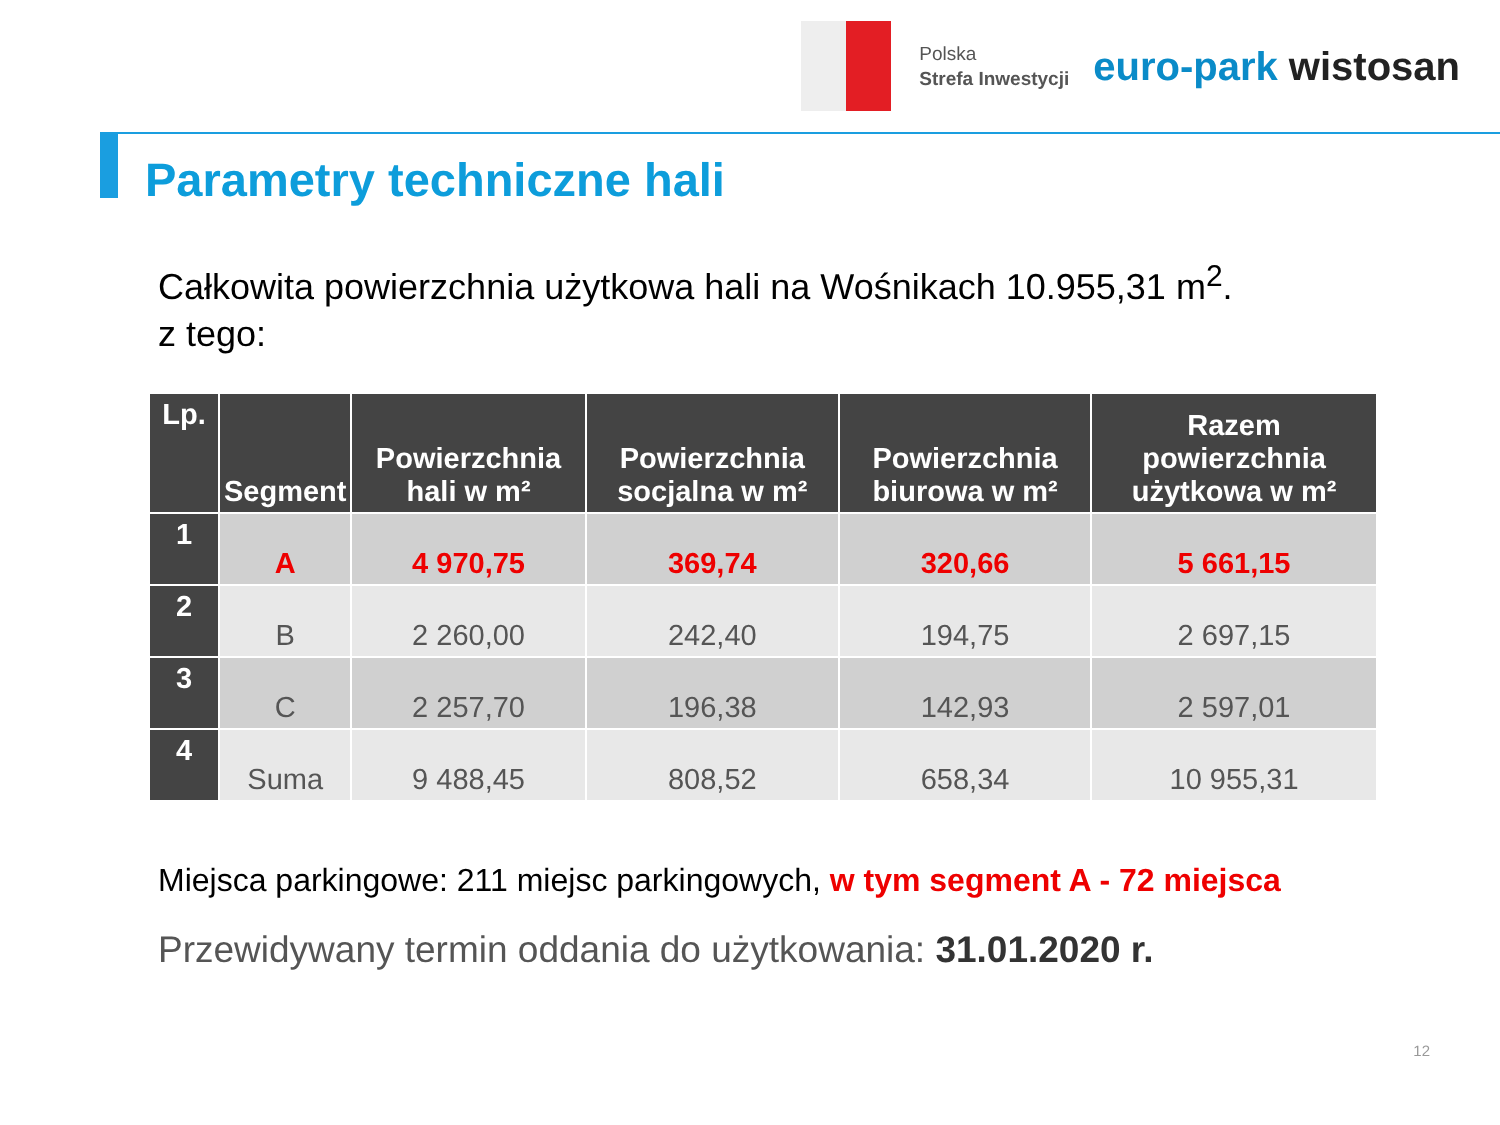Polska
Strefa Inwestycji
euro-park wistosan
Parametry techniczne hali
Całkowita powierzchnia użytkowa hali na Wośnikach 10.955,31 m<sup>2</sup>.
z tego:
| Lp. | Segment | Powierzchnia hali w m² | Powierzchnia socjalna w m² | Powierzchnia biurowa w m² | Razem powierzchnia użytkowa w m² |
| --- | --- | --- | --- | --- | --- |
| 1 | A | 4 970,75 | 369,74 | 320,66 | 5 661,15 |
| 2 | B | 2 260,00 | 242,40 | 194,75 | 2 697,15 |
| 3 | C | 2 257,70 | 196,38 | 142,93 | 2 597,01 |
| 4 | Suma | 9 488,45 | 808,52 | 658,34 | 10 955,31 |
Miejsca parkingowe: 211 miejsc parkingowych, w tym segment A - 72 miejsca
Przewidywany termin oddania do użytkowania: 31.01.2020 r.
12